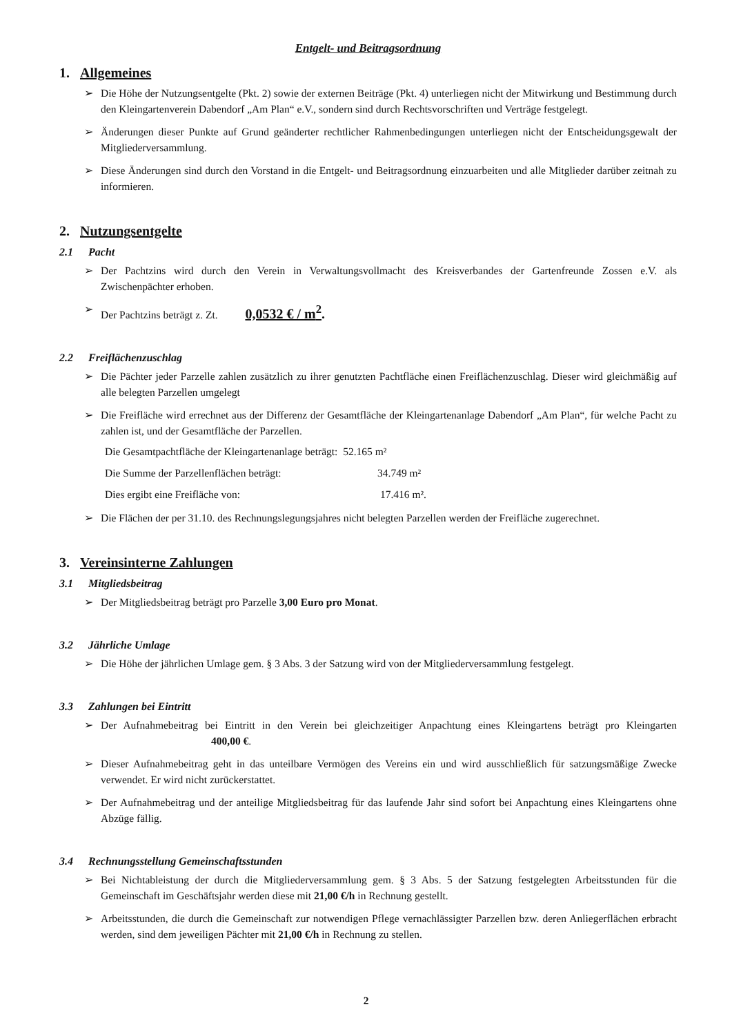Entgelt- und Beitragsordnung
1. Allgemeines
➢ Die Höhe der Nutzungsentgelte (Pkt. 2) sowie der externen Beiträge (Pkt. 4) unterliegen nicht der Mitwirkung und Bestimmung durch den Kleingartenverein Dabendorf „Am Plan“ e.V., sondern sind durch Rechtsvorschriften und Verträge festgelegt.
➢ Änderungen dieser Punkte auf Grund geänderter rechtlicher Rahmenbedingungen unterliegen nicht der Entscheidungsgewalt der Mitgliederversammlung.
➢ Diese Änderungen sind durch den Vorstand in die Entgelt- und Beitragsordnung einzuarbeiten und alle Mitglieder darüber zeitnah zu informieren.
2. Nutzungsentgelte
2.1 Pacht
➢ Der Pachtzins wird durch den Verein in Verwaltungsvollmacht des Kreisverbandes der Gartenfreunde Zossen e.V. als Zwischenpächter erhoben.
➢ Der Pachtzins beträgt z. Zt. 0,0532 € / m<sup>2</sup>.
2.2 Freiflächenzuschlag
➢ Die Pächter jeder Parzelle zahlen zusätzlich zu ihrer genutzten Pachtfläche einen Freiflächenzuschlag. Dieser wird gleichmäßig auf alle belegten Parzellen umgelegt
➢ Die Freifläche wird errechnet aus der Differenz der Gesamtfläche der Kleingartenanlage Dabendorf „Am Plan“, für welche Pacht zu zahlen ist, und der Gesamtfläche der Parzellen.
Die Gesamtpachtfläche der Kleingartenanlage beträgt: 52.165 m²
Die Summe der Parzellenflächen beträgt: 34.749 m²
Dies ergibt eine Freifläche von: 17.416 m².
➢ Die Flächen der per 31.10. des Rechnungslegungsjahres nicht belegten Parzellen werden der Freifläche zugerechnet.
3. Vereinsinterne Zahlungen
3.1 Mitgliedsbeitrag
➢ Der Mitgliedsbeitrag beträgt pro Parzelle 3,00 Euro pro Monat.
3.2 Jährliche Umlage
➢ Die Höhe der jährlichen Umlage gem. § 3 Abs. 3 der Satzung wird von der Mitgliederversammlung festgelegt.
3.3 Zahlungen bei Eintritt
➢ Der Aufnahmebeitrag bei Eintritt in den Verein bei gleichzeitiger Anpachtung eines Kleingartens beträgt pro Kleingarten 400,00 €.
➢ Dieser Aufnahmebeitrag geht in das unteilbare Vermögen des Vereins ein und wird ausschließlich für satzungsmäßige Zwecke verwendet. Er wird nicht zurückerstattet.
➢ Der Aufnahmebeitrag und der anteilige Mitgliedsbeitrag für das laufende Jahr sind sofort bei Anpachtung eines Kleingartens ohne Abzüge fällig.
3.4 Rechnungsstellung Gemeinschaftsstunden
➢ Bei Nichtableistung der durch die Mitgliederversammlung gem. § 3 Abs. 5 der Satzung festgelegten Arbeitsstunden für die Gemeinschaft im Geschäftsjahr werden diese mit 21,00 €/h in Rechnung gestellt.
➢ Arbeitsstunden, die durch die Gemeinschaft zur notwendigen Pflege vernachlässigter Parzellen bzw. deren Anliegerflächen erbracht werden, sind dem jeweiligen Pächter mit 21,00 €/h in Rechnung zu stellen.
2